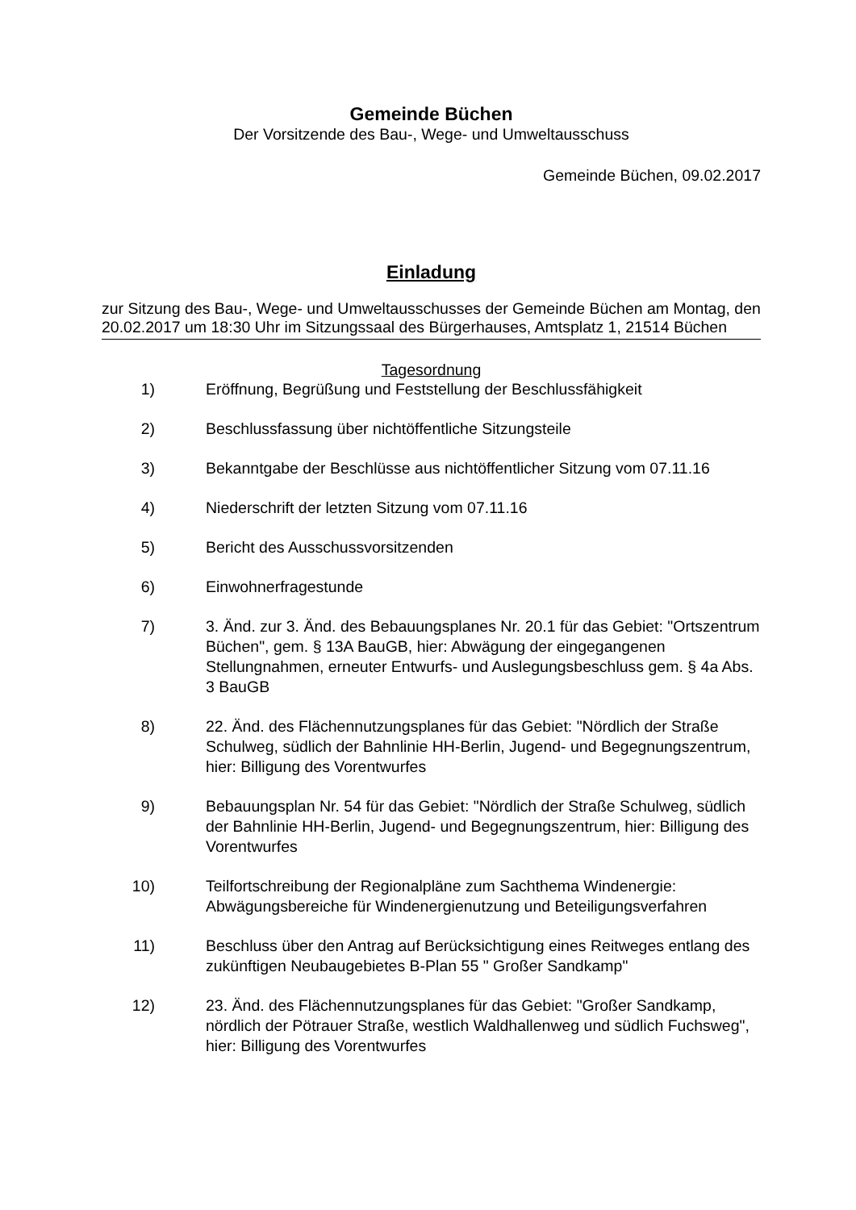Gemeinde Büchen
Der Vorsitzende des Bau-, Wege- und Umweltausschuss
Gemeinde Büchen, 09.02.2017
Einladung
zur Sitzung des Bau-, Wege- und Umweltausschusses der Gemeinde Büchen am Montag, den 20.02.2017 um 18:30 Uhr im Sitzungssaal des Bürgerhauses, Amtsplatz 1, 21514 Büchen
Tagesordnung
1) Eröffnung, Begrüßung und Feststellung der Beschlussfähigkeit
2) Beschlussfassung über nichtöffentliche Sitzungsteile
3) Bekanntgabe der Beschlüsse aus nichtöffentlicher Sitzung vom 07.11.16
4) Niederschrift der letzten Sitzung vom 07.11.16
5) Bericht des Ausschussvorsitzenden
6) Einwohnerfragestunde
7) 3. Änd. zur 3. Änd. des Bebauungsplanes Nr. 20.1 für das Gebiet: "Ortszentrum Büchen", gem. § 13A BauGB, hier: Abwägung der eingegangenen Stellungnahmen, erneuter Entwurfs- und Auslegungsbeschluss gem. § 4a Abs. 3 BauGB
8) 22. Änd. des Flächennutzungsplanes für das Gebiet: "Nördlich der Straße Schulweg, südlich der Bahnlinie HH-Berlin, Jugend- und Begegnungszentrum, hier: Billigung des Vorentwurfes
9) Bebauungsplan Nr. 54 für das Gebiet: "Nördlich der Straße Schulweg, südlich der Bahnlinie HH-Berlin, Jugend- und Begegnungszentrum, hier: Billigung des Vorentwurfes
10) Teilfortschreibung der Regionalpläne zum Sachthema Windenergie: Abwägungsbereiche für Windenergienutzung und Beteiligungsverfahren
11) Beschluss über den Antrag auf Berücksichtigung eines Reitweges entlang des zukünftigen Neubaugebietes B-Plan 55 " Großer Sandkamp"
12) 23. Änd. des Flächennutzungsplanes für das Gebiet: "Großer Sandkamp, nördlich der Pötrauer Straße, westlich Waldhallenweg und südlich Fuchsweg", hier: Billigung des Vorentwurfes